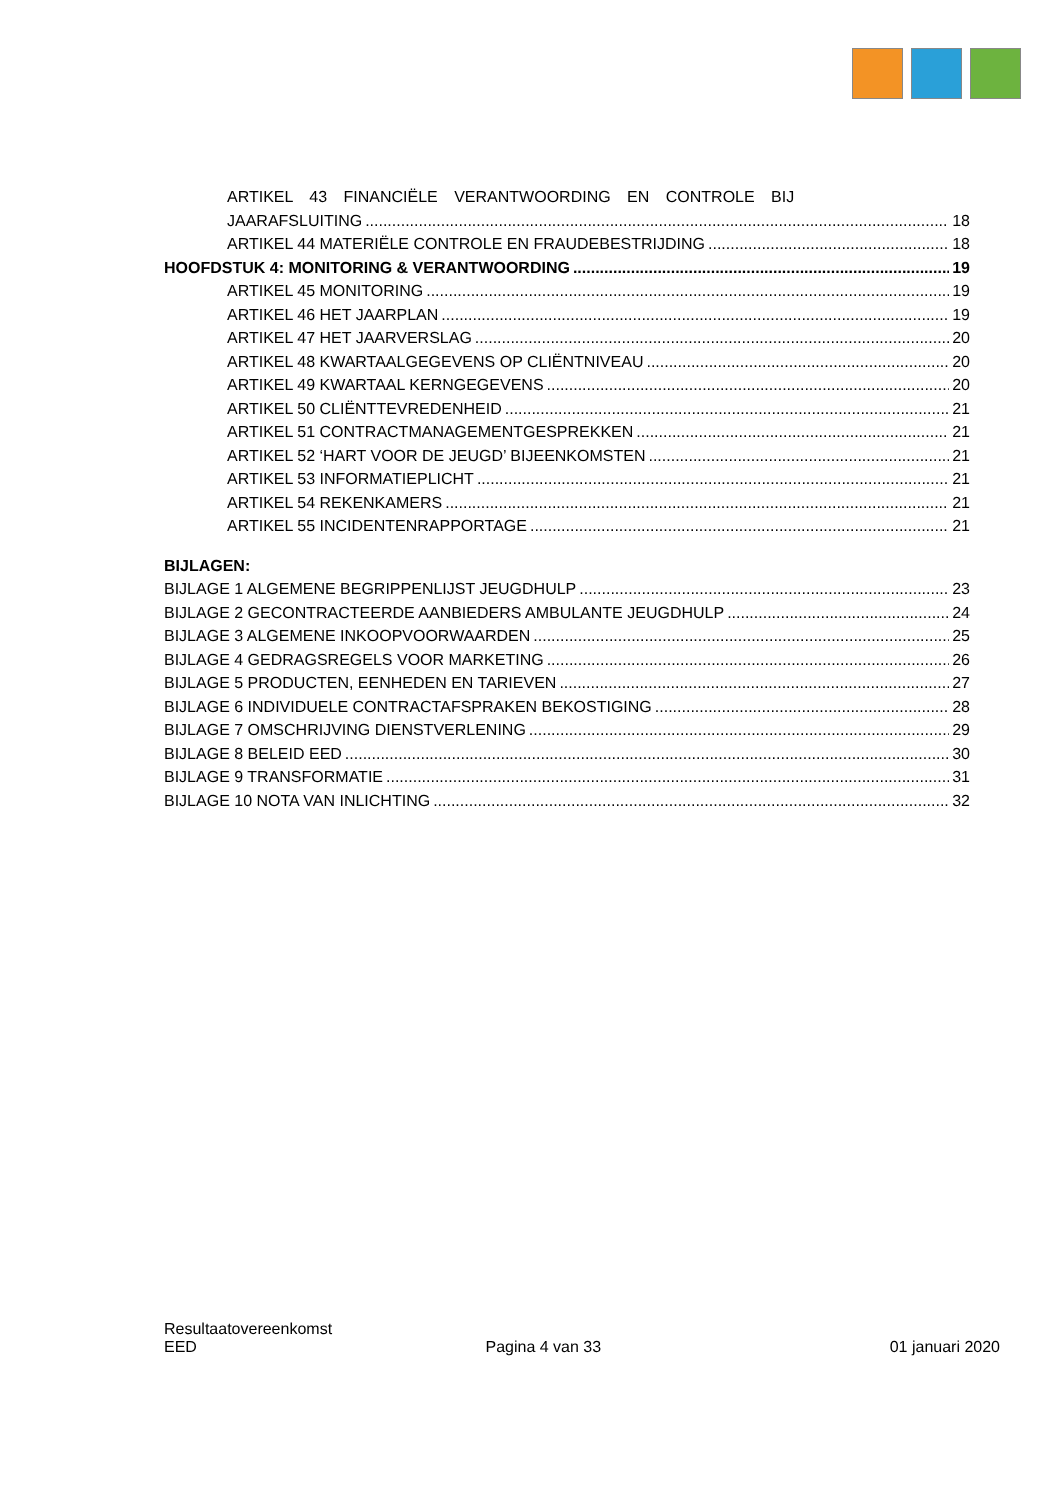ARTIKEL 43 FINANCIËLE VERANTWOORDING EN CONTROLE BIJ
JAARAFSLUITING 18
ARTIKEL 44 MATERIËLE CONTROLE EN FRAUDEBESTRIJDING 18
HOOFDSTUK 4: MONITORING & VERANTWOORDING 19
ARTIKEL 45 MONITORING 19
ARTIKEL 46 HET JAARPLAN 19
ARTIKEL 47 HET JAARVERSLAG 20
ARTIKEL 48 KWARTAALGEGEVENS OP CLIËNTNIVEAU 20
ARTIKEL 49 KWARTAAL KERNGEGEVENS 20
ARTIKEL 50 CLIËNTTEVREDENHEID 21
ARTIKEL 51 CONTRACTMANAGEMENTGESPREKKEN 21
ARTIKEL 52 ‘HART VOOR DE JEUGD’ BIJEENKOMSTEN 21
ARTIKEL 53 INFORMATIEPLICHT 21
ARTIKEL 54 REKENKAMERS 21
ARTIKEL 55 INCIDENTENRAPPORTAGE 21
BIJLAGEN:
BIJLAGE 1 ALGEMENE BEGRIPPENLIJST JEUGDHULP 23
BIJLAGE 2 GECONTRACTEERDE AANBIEDERS AMBULANTE JEUGDHULP 24
BIJLAGE 3 ALGEMENE INKOOPVOORWAARDEN 25
BIJLAGE 4 GEDRAGSREGELS VOOR MARKETING 26
BIJLAGE 5 PRODUCTEN, EENHEDEN EN TARIEVEN 27
BIJLAGE 6 INDIVIDUELE CONTRACTAFSPRAKEN BEKOSTIGING 28
BIJLAGE 7 OMSCHRIJVING DIENSTVERLENING 29
BIJLAGE 8 BELEID EED 30
BIJLAGE 9 TRANSFORMATIE 31
BIJLAGE 10 NOTA VAN INLICHTING 32
Resultaatovereenkomst
EED Pagina 4 van 33 01 januari 2020